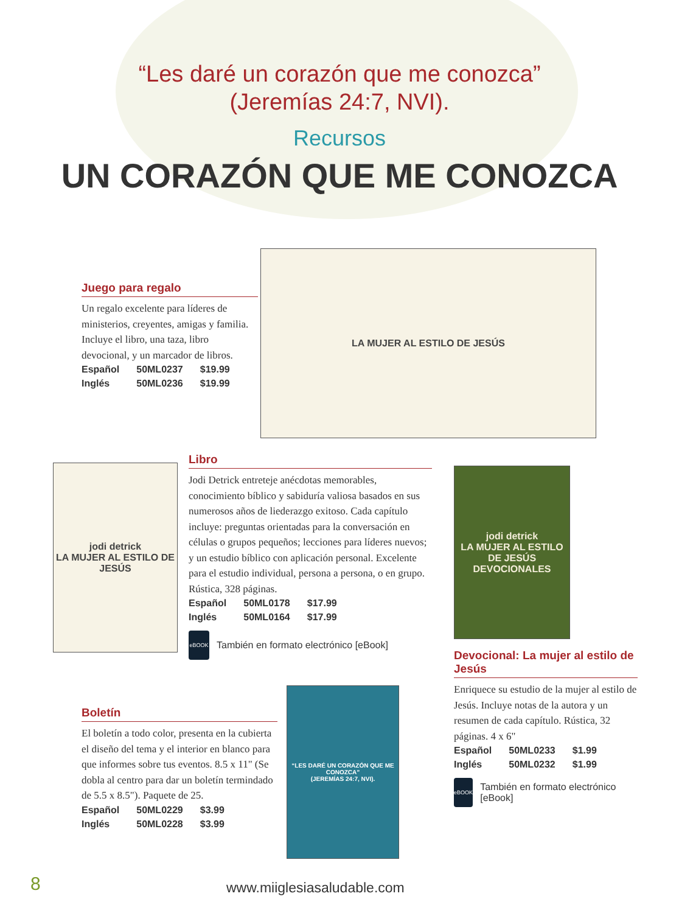“Les daré un corazón que me conozca”
(Jeremías 24:7, NVI).
Recursos
UN CORAZÓN QUE ME CONOZCA
Juego para regalo
Un regalo excelente para líderes de ministerios, creyentes, amigas y familia. Incluye el libro, una taza, libro devocional, y un marcador de libros.
| Español | 50ML0237 | $19.99 |
| Inglés | 50ML0236 | $19.99 |
LA MUJER AL ESTILO DE JESÚS
jodi detrick
LA MUJER AL ESTILO DE JESÚS
Libro
Jodi Detrick entreteje anécdotas memorables, conocimiento bíblico y sabiduría valiosa basados en sus numerosos años de liederazgo exitoso. Cada capítulo incluye: preguntas orientadas para la conversación en células o grupos pequeños; lecciones para líderes nuevos; y un estudio bíblico con aplicación personal. Excelente para el estudio individual, persona a persona, o en grupo. Rústica, 328 páginas.
| Español | 50ML0178 | $17.99 |
| Inglés | 50ML0164 | $17.99 |
eBOOK
También en formato electrónico [eBook]
jodi detrick
LA MUJER AL ESTILO DE JESÚS
DEVOCIONALES
Devocional: La mujer al estilo de Jesús
Enriquece su estudio de la mujer al estilo de Jesús. Incluye notas de la autora y un resumen de cada capítulo. Rústica, 32 páginas. 4 x 6"
| Español | 50ML0233 | $1.99 |
| Inglés | 50ML0232 | $1.99 |
eBOOK
También en formato electrónico [eBook]
Boletín
El boletín a todo color, presenta en la cubierta el diseño del tema y el interior en blanco para que informes sobre tus eventos. 8.5 x 11" (Se dobla al centro para dar un boletín termindado de 5.5 x 8.5"). Paquete de 25.
| Español | 50ML0229 | $3.99 |
| Inglés | 50ML0228 | $3.99 |
“LES DARÉ UN CORAZÓN QUE ME CONOZCA”
(JEREMÍAS 24:7, NVI).
8 www.miiglesiasaludable.com